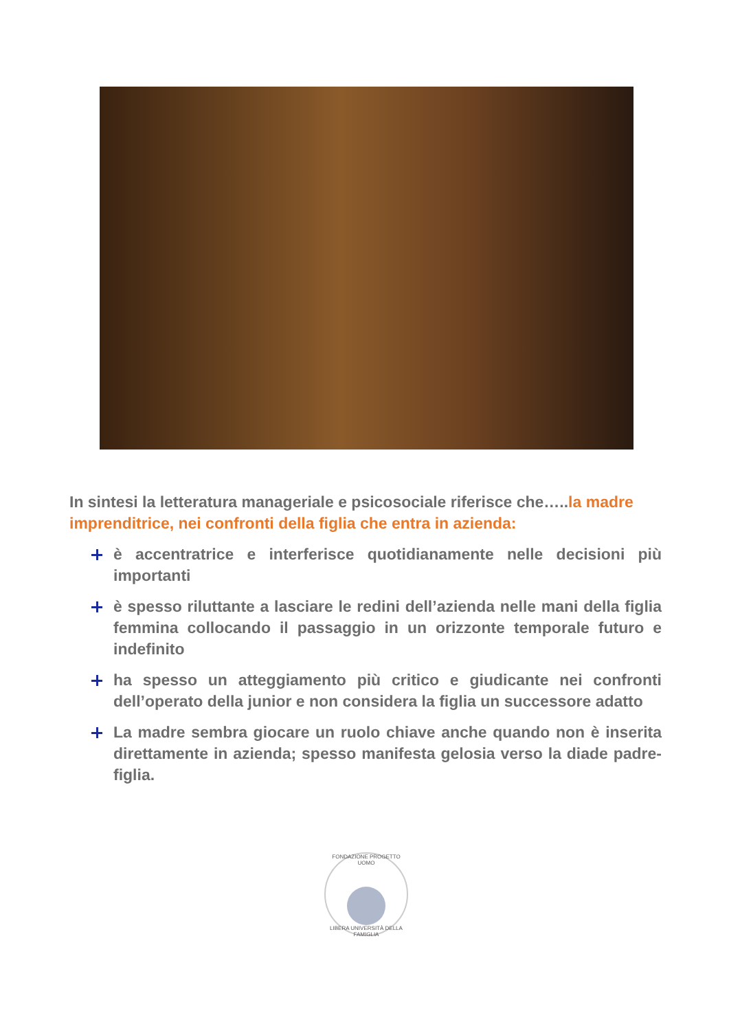In sintesi la letteratura manageriale e psicosociale riferisce che…..la madre imprenditrice, nei confronti della figlia che entra in azienda:
è accentratrice e interferisce quotidianamente nelle decisioni più importanti
è spesso riluttante a lasciare le redini dell’azienda nelle mani della figlia femmina collocando il passaggio in un orizzonte temporale futuro e indefinito
ha spesso un atteggiamento più critico e giudicante nei confronti dell’operato della junior e non considera la figlia un successore adatto
La madre sembra giocare un ruolo chiave anche quando non è inserita direttamente in azienda; spesso manifesta gelosia verso la diade padre-figlia.
FONDAZIONE PROGETTO UOMO
LIBERA UNIVERSITÀ DELLA FAMIGLIA